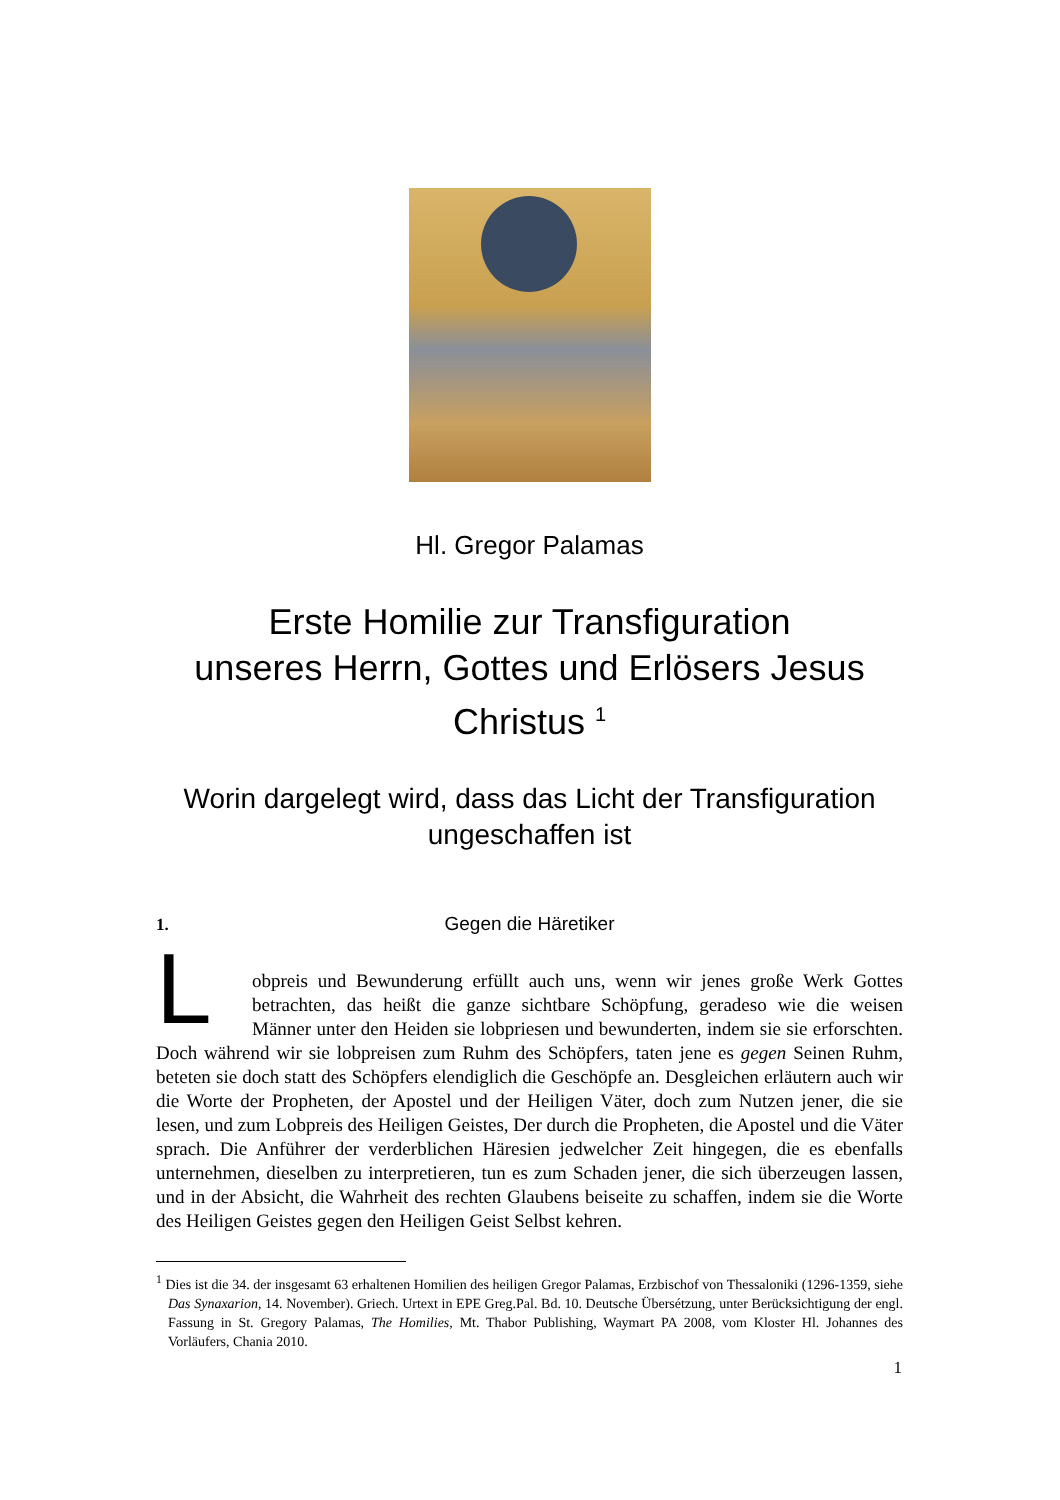Hl. Gregor Palamas
Erste Homilie zur Transfiguration
unseres Herrn, Gottes und Erlösers Jesus Christus <sup>1</sup>
Worin dargelegt wird, dass das Licht der Transfiguration
ungeschaffen ist
1.
Gegen die Häretiker
L
obpreis und Bewunderung erfüllt auch uns, wenn wir jenes große Werk Gottes betrachten, das heißt die ganze sichtbare Schöpfung, geradeso wie die weisen Männer unter den Heiden sie lobpriesen und bewunderten, indem sie sie erforschten. Doch während wir sie lobpreisen zum Ruhm des Schöpfers, taten jene es gegen Seinen Ruhm, beteten sie doch statt des Schöpfers elendiglich die Geschöpfe an. Desgleichen erläutern auch wir die Worte der Propheten, der Apostel und der Heiligen Väter, doch zum Nutzen jener, die sie lesen, und zum Lobpreis des Heiligen Geistes, Der durch die Propheten, die Apostel und die Väter sprach. Die Anführer der verderblichen Häresien jedwelcher Zeit hingegen, die es ebenfalls unternehmen, dieselben zu interpretieren, tun es zum Schaden jener, die sich überzeugen lassen, und in der Absicht, die Wahrheit des rechten Glaubens beiseite zu schaffen, indem sie die Worte des Heiligen Geistes gegen den Heiligen Geist Selbst kehren.
<sup>1</sup> Dies ist die 34. der insgesamt 63 erhaltenen Homilien des heiligen Gregor Palamas, Erzbischof von Thessaloniki (1296-1359, siehe Das Synaxarion, 14. November). Griech. Urtext in EPE Greg.Pal. Bd. 10. Deutsche Übersétzung, unter Berücksichtigung der engl. Fassung in St. Gregory Palamas, The Homilies, Mt. Thabor Publishing, Waymart PA 2008, vom Kloster Hl. Johannes des Vorläufers, Chania 2010.
1